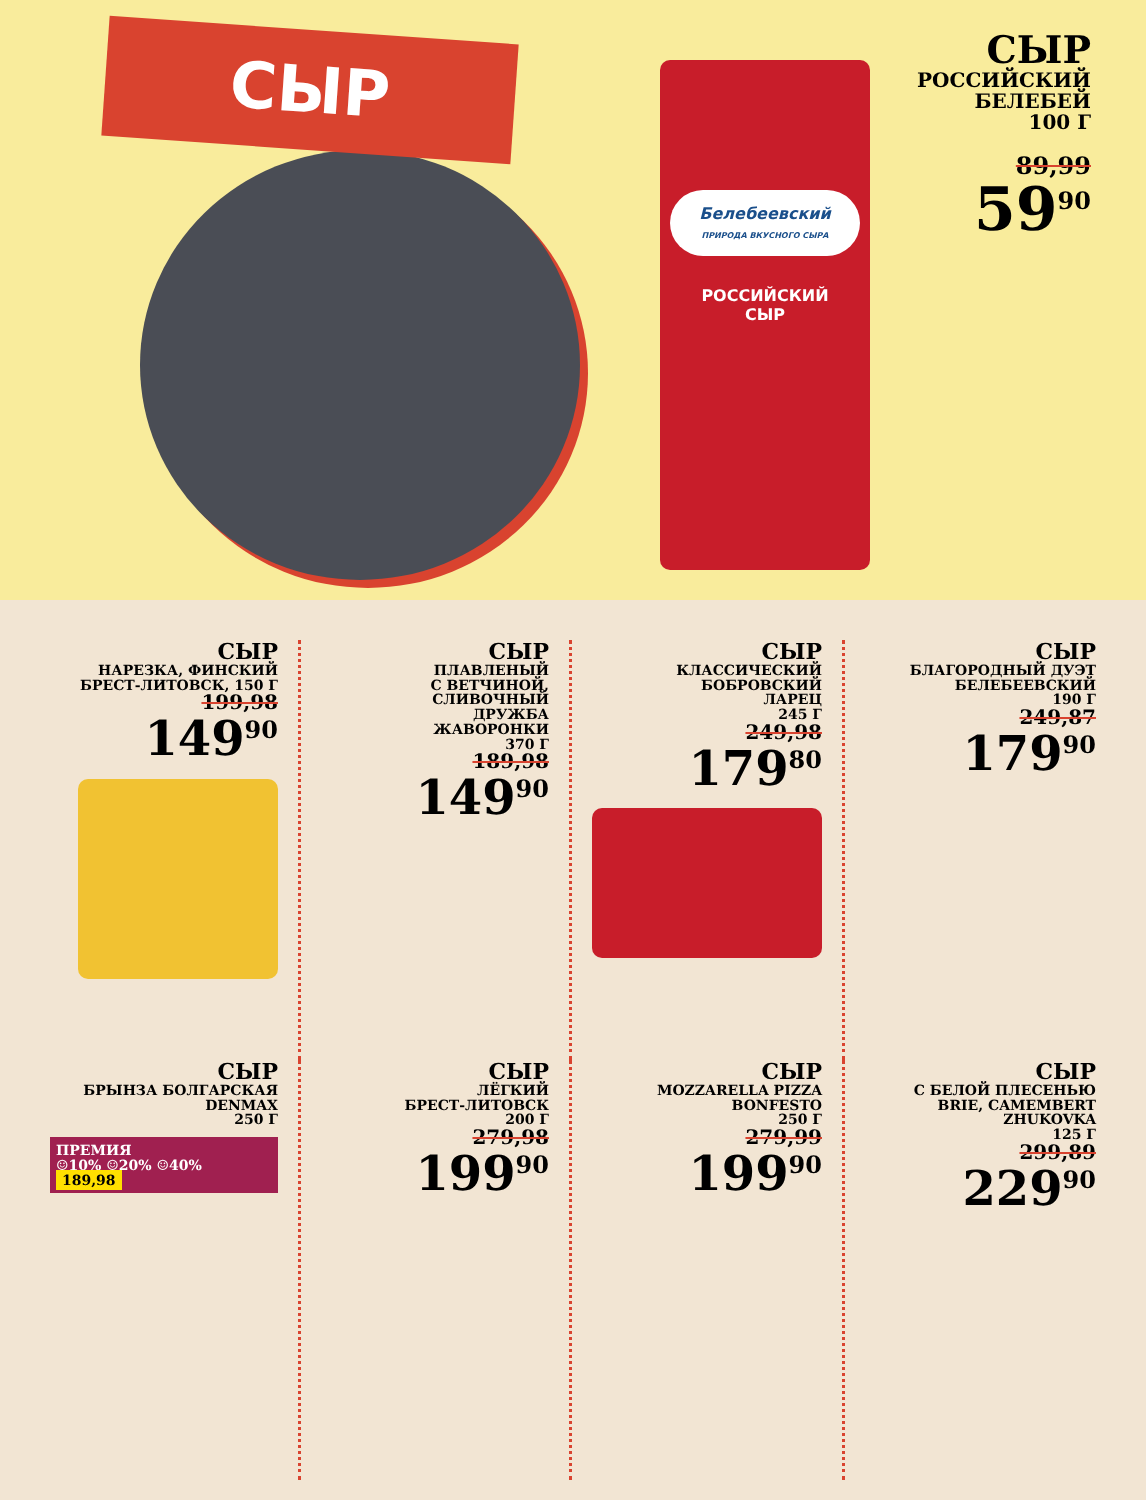СЫР
Белебеевский
ПРИРОДА ВКУСНОГО СЫРА
РОССИЙСКИЙ
СЫР
СЫР
РОССИЙСКИЙ
БЕЛЕБЕЙ
100 Г
89,99
59<sup>90</sup>
СЫР
НАРЕЗКА, ФИНСКИЙ
БРЕСТ-ЛИТОВСК, 150 Г
199,98
149<sup>90</sup>
СЫР
ПЛАВЛЕНЫЙ
С ВЕТЧИНОЙ, СЛИВОЧНЫЙ
ДРУЖБА
ЖАВОРОНКИ
370 Г
189,98
149<sup>90</sup>
СЫР
КЛАССИЧЕСКИЙ
БОБРОВСКИЙ
ЛАРЕЦ
245 Г
249,98
179<sup>80</sup>
СЫР
БЛАГОРОДНЫЙ ДУЭТ
БЕЛЕБЕЕВСКИЙ
190 Г
249,87
179<sup>90</sup>
СЫР
БРЫНЗА БОЛГАРСКАЯ
DENMAX
250 Г
ПРЕМИЯ
☺10% ☺20% ☺40% 189,98
СЫР
ЛЁГКИЙ
БРЕСТ-ЛИТОВСК
200 Г
279,98
199<sup>90</sup>
СЫР
MOZZARELLA PIZZA
BONFESTO
250 Г
279,99
199<sup>90</sup>
СЫР
С БЕЛОЙ ПЛЕСЕНЬЮ
BRIE, CAMEMBERT
ZHUKOVKA
125 Г
299,89
229<sup>90</sup>